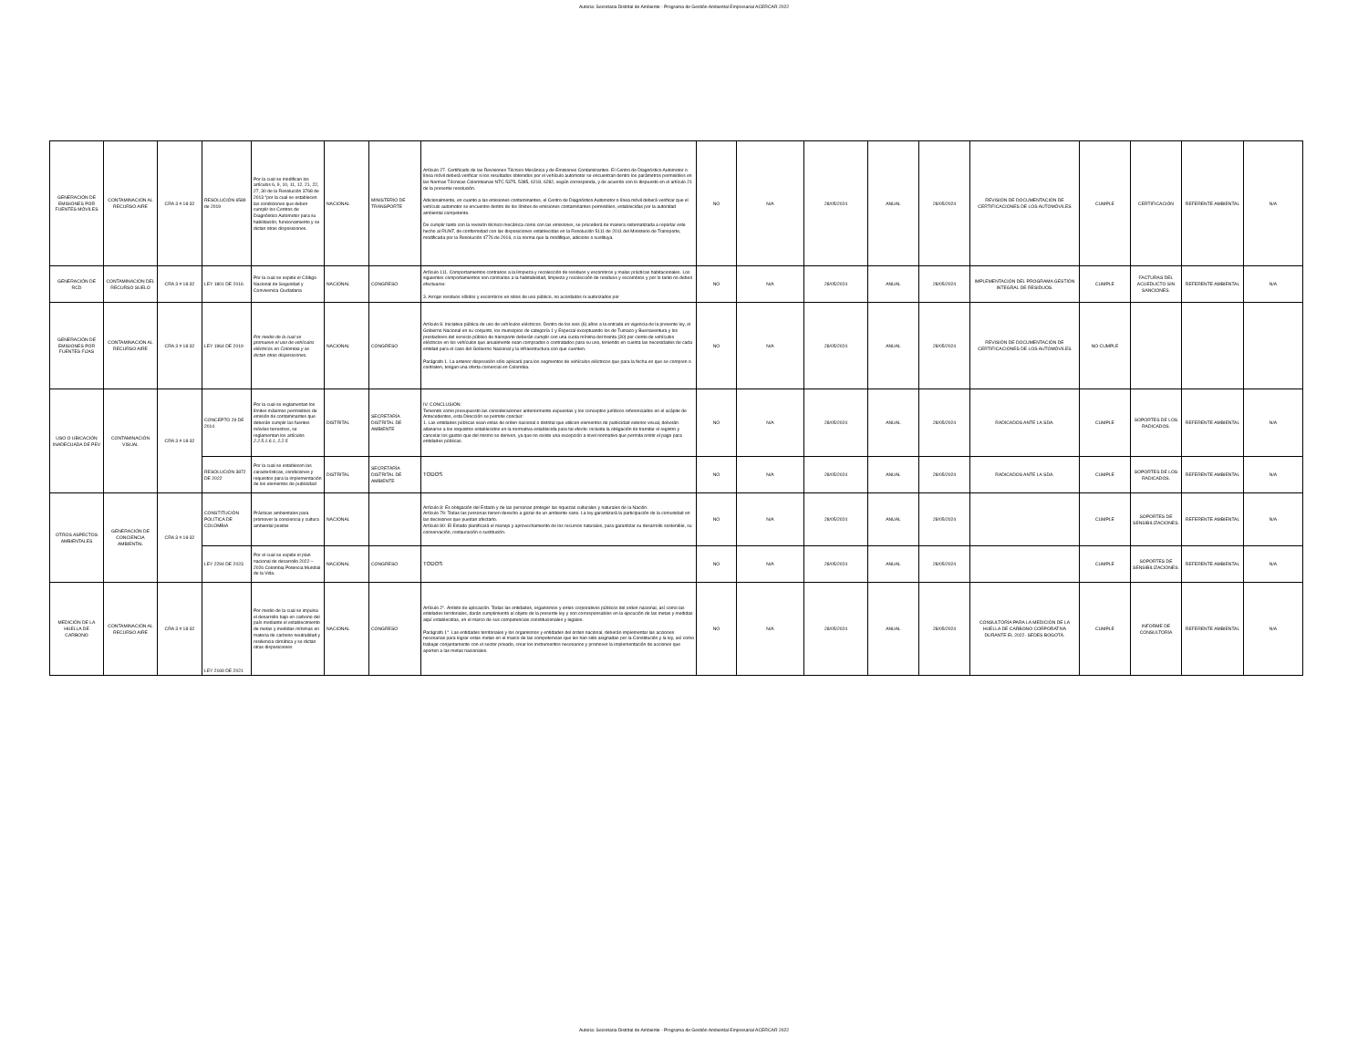Autoria: Secretaria Distrital de Ambiente - Programa de Gestión Ambiental Empresarial ACERCAR 2022
| GENERACIÓN DE EMISIONES POR FUENTES MÓVILES | CONTAMINACIÓN AL RECURSO AIRE | CRA 3 # 18-32 | RESOLUCIÓN 6589 de 2019 | Por la cual se modifican los artículos 6, 9, 10, 11, 12, 21, 22, 27, 30 de la Resolución 3768 de 2013 "por la cual se establecen las condiciones que deben cumplir los Centros de Diagnóstico Automotor para su habilitación, funcionamiento y se dictan otras disposiciones. | NACIONAL | MINISTERIO DE TRANSPORTE | Artículo 27. Certificado de las Revisiones Técnico-Mecánica y de Emisiones Contaminantes. El Centro de Diagnóstico Automotor o línea móvil deberá verificar si los resultados obtenidos por el vehículo automotor se encuentran dentro los parámetros permisibles en las Normas Técnicas Colombianas NTC 5375, 5385, 6218, 6282, según corresponda, y de acuerdo con lo dispuesto en el artículo 21 de la presente resolución. Adicionalmente, en cuanto a las emisiones contaminantes, el Centro de Diagnóstico Automotor o línea móvil deberá verificar que el vehículo automotor se encuentre dentro de los límites de emisiones contaminantes permisibles, establecidas por la autoridad ambiental competente. De cumplir tanto con la revisión técnico mecánica como con las emisiones, se procederá de manera sistematizada a reportar este hecho al RUNT, de conformidad con las disposiciones establecidas en la Resolución 5111 de 2011 del Ministerio de Transporte, modificada por la Resolución 4776 de 2016, o la norma que la modifique, adicione o sustituya. | NO | N/A | 28/05/2024 | ANUAL | 28/05/2024 | REVISIÓN DE DOCUMENTACIÓN DE CERTIFICACIONES DE LOS AUTOMÓVILES | CUMPLE | CERTIFICACIÓN | REFERENTE AMBIENTAL | N/A |
| GENERACIÓN DE RCD | CONTAMINACIÓN DEL RECURSO SUELO | CRA 3 # 18-32 | LEY 1801 DE 2016 | Por la cual se expide el Código Nacional de Seguridad y Convivencia Ciudadana | NACIONAL | CONGRESO | Artículo 111. Comportamientos contrarios a la limpieza y recolección de residuos y escombros y malas prácticas habitacionales. Los siguientes comportamientos son contrarios a la habitabilidad, limpieza y recolección de residuos y escombros y por lo tanto no deben efectuarse: 3. Arrojar residuos sólidos y escombros en sitios de uso público, no acordados ni autorizados por | NO | N/A | 28/05/2024 | ANUAL | 28/05/2024 | IMPLEMENTACIÓN DEL PROGRAMA GESTIÓN INTEGRAL DE RESIDUOS. | CUMPLE | FACTURAS DEL ACUEDUCTO SIN SANCIONES. | REFERENTE AMBIENTAL | N/A |
| GENERACIÓN DE EMISIONES POR FUENTES FIJAS | CONTAMINACIÓN AL RECURSO AIRE | CRA 3 # 18-32 | LEY 1964 DE 2019 | Por medio de la cual se promueve el uso de vehículos eléctricos en Colombia y se dictan otras disposiciones. | NACIONAL | CONGRESO | Artículo 8. Iniciativa pública de uso de vehículos eléctricos. Dentro de los seis (6) años a la entrada en vigencia de la presente ley, el Gobierno Nacional en su conjunto, los municipios de categoría 1 y Especial exceptuando los de Tumaco y Buenaventura y los prestadores del servicio público de transporte deberán cumplir con una cuota mínima del treinta (30) por ciento de vehículos eléctricos en los vehículos que anualmente sean comprados o contratados para su uso, teniendo en cuenta las necesidades de cada entidad para el caso del Gobierno Nacional y la infraestructura con que cuenten. Parágrafo 1. La anterior disposición sólo aplicará para los segmentos de vehículos eléctricos que para la fecha en que se compren o contraten, tengan una oferta comercial en Colombia. | NO | N/A | 28/05/2024 | ANUAL | 28/05/2024 | REVISIÓN DE DOCUMENTACIÓN DE CERTIFICACIONES DE LOS AUTOMÓVILES | NO CUMPLE | | | |
| USO O UBICACIÓN INADECUADA DE PEV | CONTAMINACIÓN VISUAL | CRA 3 # 18-32 | CONCEPTO 29 DE 2014 | Por la cual se reglamentan los límites máximos permisibles de emisión de contaminantes que deberán cumplir las fuentes móviles terrestres, se reglamentan los artículos 2.2.5.1.6.1, 2.2.5 | DISTRITAL | SECRETARÍA DISTRITAL DE AMBIENTE | IV. CONCLUSIÓN: Teniendo como presupuesto las consideraciones anteriormente expuestas y los conceptos jurídicos referenciados en el acápite de Antecedentes, esta Dirección se permite concluir: 1. Las entidades públicas sean estas de orden nacional o distrital que utilicen elementos de publicidad exterior visual, deberán allanarse a los requisitos establecidos en la normativa establecida para tal efecto: incluida la obligación de tramitar el registro y cancelar los gastos que del mismo se deriven, ya que no existe una excepción a nivel normativo que permita omitir el pago para entidades públicas. | NO | N/A | 28/05/2024 | ANUAL | 28/05/2024 | RADICADOS ANTE LA SDA. | CUMPLE | SOPORTES DE LOS RADICADOS. | REFERENTE AMBIENTAL | N/A |
| | | | RESOLUCIÓN 3872 DE 2022 | Por la cual se establecen las características, condiciones y requisitos para la implementación de los elementos de publicidad | DISTRITAL | SECRETARÍA DISTRITAL DE AMBIENTE | TODOS | NO | N/A | 28/05/2024 | ANUAL | 28/05/2024 | RADICADOS ANTE LA SDA. | CUMPLE | SOPORTES DE LOS RADICADOS. | REFERENTE AMBIENTAL | N/A |
| OTROS ASPECTOS AMBIENTALES | GENERACIÓN DE CONCIENCIA AMBIENTAL | CRA 3 # 18-32 | CONSTITUCIÓN POLÍTICA DE COLOMBIA | Prácticas ambientales para promover la conciencia y cultura ambiental positivi | NACIONAL | | Artículo 8: Es obligación del Estado y de las personas proteger las riquezas culturales y naturales de la Nación. Artículo 79: Todas las personas tienen derecho a gozar de un ambiente sano. La ley garantizará la participación de la comunidad en las decisiones que puedan afectarlo. Artículo 80: El Estado planificará el manejo y aprovechamiento de los recursos naturales, para garantizar su desarrollo sostenible, su conservación, restauración o sustitución. | NO | N/A | 28/05/2024 | ANUAL | 28/05/2024 | | CUMPLE | SOPORTES DE SENSIBILIZACIONES. | REFERENTE AMBIENTAL | N/A |
| | | | LEY 2294 DE 2023 | Por el cual se expide el plan nacional de desarrollo 2022 – 2026 Colombia Potencia Mundial de la Vida. | NACIONAL | CONGRESO | TODOS | NO | N/A | 28/05/2024 | ANUAL | 28/05/2024 | | CUMPLE | SOPORTES DE SENSIBILIZACIONES. | REFERENTE AMBIENTAL | N/A |
| MEDICIÓN DE LA HUELLA DE CARBONO | CONTAMINACIÓN AL RECURSO AIRE | CRA 3 # 18-32 | LEY 2169 DE 2021 | Por medio de la cual se impulsa el desarrollo bajo en carbono del país mediante el establecimiento de metas y medidas mínimas en materia de carbono neutralidad y resiliencia climática y se dictan otras disposiciones | NACIONAL | CONGRESO | Artículo 2°. Ámbito de aplicación. Todas las entidades, organismos y entes corporativos públicos del orden nacional, así como las entidades territoriales, darán cumplimiento al objeto de la presente ley y son corresponsables en la ejecución de las metas y medidas aquí establecidas, en el marco de sus competencias constitucionales y legales. Parágrafo 1°. Las entidades territoriales y los organismos y entidades del orden nacional, deberán implementar las acciones necesarias para lograr estas metas en el marco de las competencias que les han sido asignadas por la Constitución y la ley, así como trabajar conjuntamente con el sector privado, crear los instrumentos necesarios y promover la implementación de acciones que aporten a las metas nacionales. | NO | N/A | 28/05/2024 | ANUAL | 28/05/2024 | CONSULTORÍA PARA LA MEDICIÓN DE LA HUELLA DE CARBONO CORPORATIVA DURANTE EL 2022- SEDES BOGOTÁ. | CUMPLE | INFORME DE CONSULTORÍA | REFERENTE AMBIENTAL | N/A |
Autoria: Secretaria Distrital de Ambiente - Programa de Gestión Ambiental Empresarial ACERCAR 2022